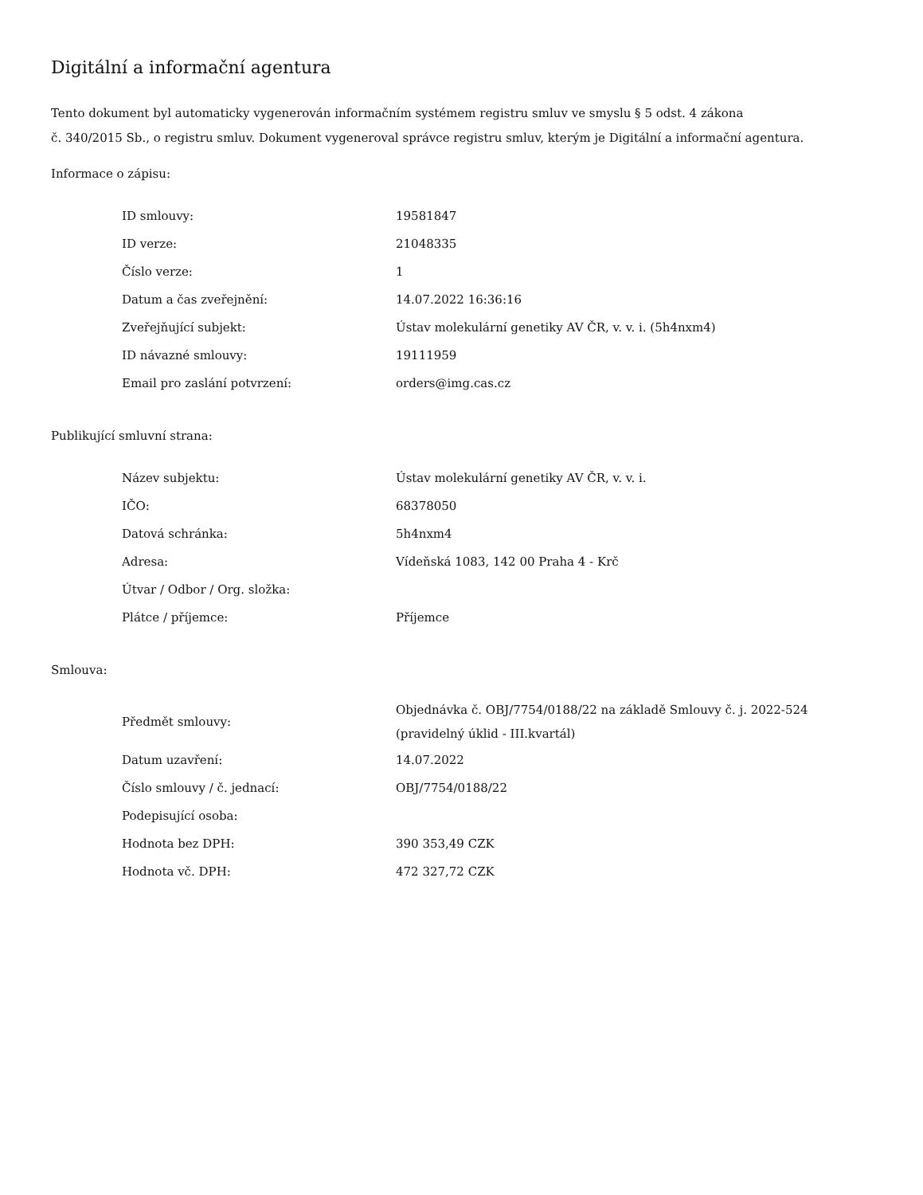Digitální a informační agentura
Tento dokument byl automaticky vygenerován informačním systémem registru smluv ve smyslu § 5 odst. 4 zákona
č. 340/2015 Sb., o registru smluv. Dokument vygeneroval správce registru smluv, kterým je Digitální a informační agentura.
Informace o zápisu:
| ID smlouvy: | 19581847 |
| ID verze: | 21048335 |
| Číslo verze: | 1 |
| Datum a čas zveřejnění: | 14.07.2022 16:36:16 |
| Zveřejňující subjekt: | Ústav molekulární genetiky AV ČR, v. v. i. (5h4nxm4) |
| ID návazné smlouvy: | 19111959 |
| Email pro zaslání potvrzení: | orders@img.cas.cz |
Publikující smluvní strana:
| Název subjektu: | Ústav molekulární genetiky AV ČR, v. v. i. |
| IČO: | 68378050 |
| Datová schránka: | 5h4nxm4 |
| Adresa: | Vídeňská 1083, 142 00 Praha 4 - Krč |
| Útvar / Odbor / Org. složka: | |
| Plátce / příjemce: | Příjemce |
Smlouva:
| Předmět smlouvy: | Objednávka č. OBJ/7754/0188/22 na základě Smlouvy č. j. 2022-524 (pravidelný úklid - III.kvartál) |
| Datum uzavření: | 14.07.2022 |
| Číslo smlouvy / č. jednací: | OBJ/7754/0188/22 |
| Podepisující osoba: | |
| Hodnota bez DPH: | 390 353,49 CZK |
| Hodnota vč. DPH: | 472 327,72 CZK |